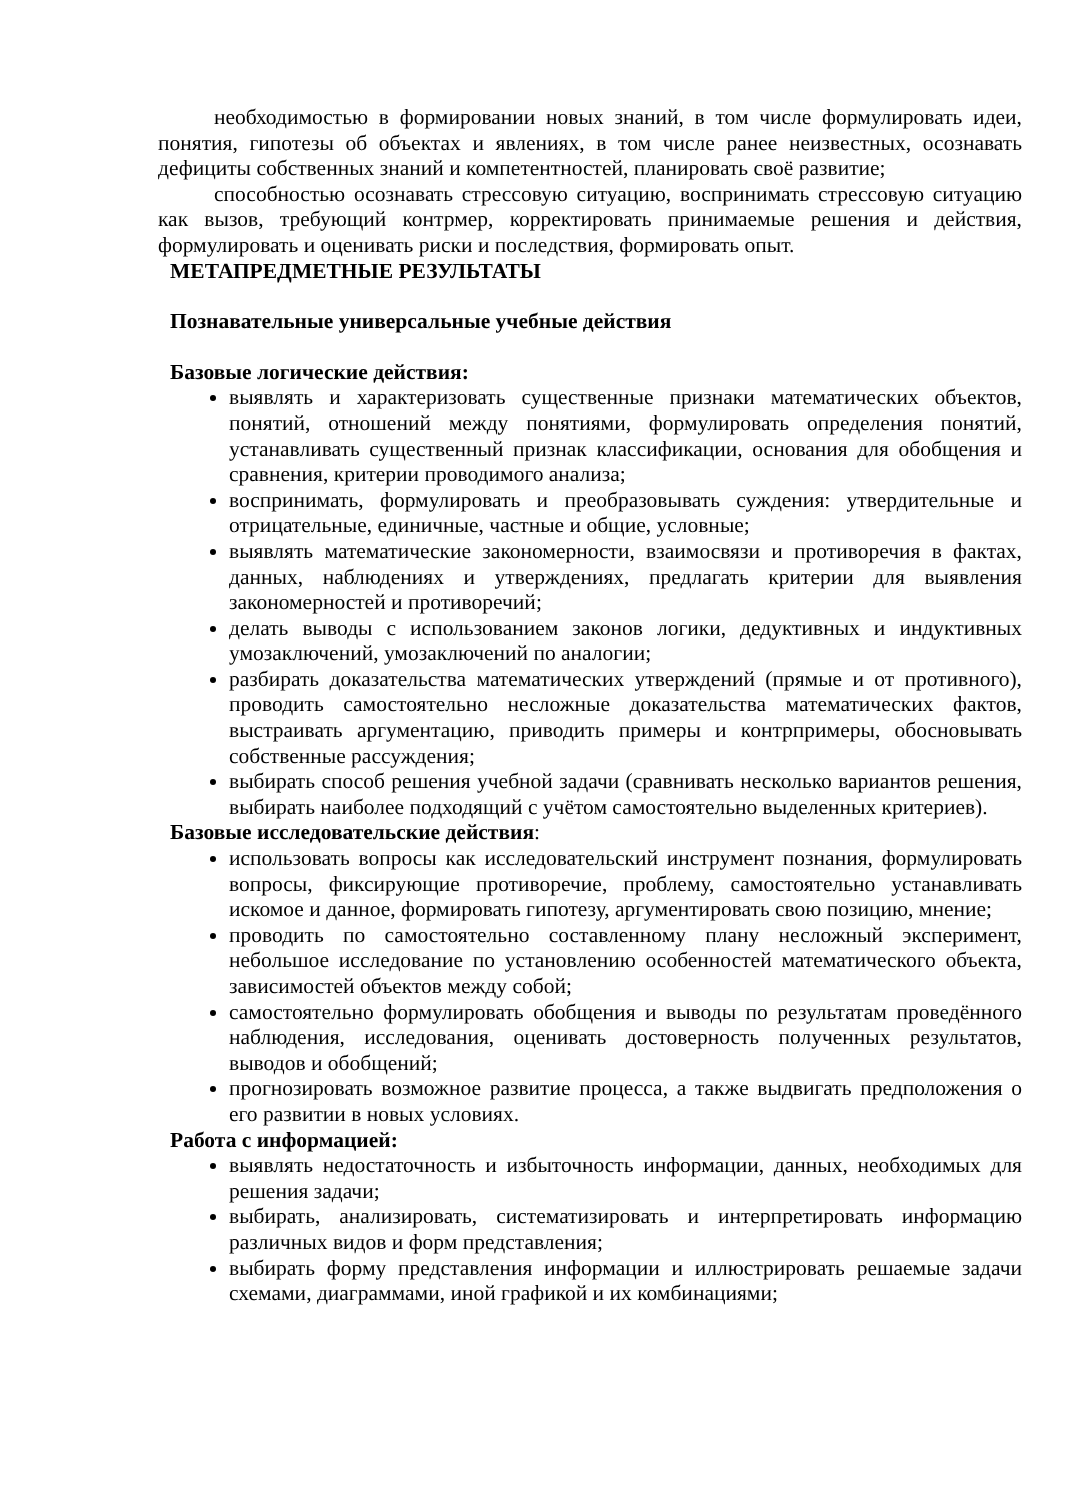необходимостью в формировании новых знаний, в том числе формулировать идеи, понятия, гипотезы об объектах и явлениях, в том числе ранее неизвестных, осознавать дефициты собственных знаний и компетентностей, планировать своё развитие;
способностью осознавать стрессовую ситуацию, воспринимать стрессовую ситуацию как вызов, требующий контрмер, корректировать принимаемые решения и действия, формулировать и оценивать риски и последствия, формировать опыт.
МЕТАПРЕДМЕТНЫЕ РЕЗУЛЬТАТЫ
Познавательные универсальные учебные действия
Базовые логические действия:
выявлять и характеризовать существенные признаки математических объектов, понятий, отношений между понятиями, формулировать определения понятий, устанавливать существенный признак классификации, основания для обобщения и сравнения, критерии проводимого анализа;
воспринимать, формулировать и преобразовывать суждения: утвердительные и отрицательные, единичные, частные и общие, условные;
выявлять математические закономерности, взаимосвязи и противоречия в фактах, данных, наблюдениях и утверждениях, предлагать критерии для выявления закономерностей и противоречий;
делать выводы с использованием законов логики, дедуктивных и индуктивных умозаключений, умозаключений по аналогии;
разбирать доказательства математических утверждений (прямые и от противного), проводить самостоятельно несложные доказательства математических фактов, выстраивать аргументацию, приводить примеры и контрпримеры, обосновывать собственные рассуждения;
выбирать способ решения учебной задачи (сравнивать несколько вариантов решения, выбирать наиболее подходящий с учётом самостоятельно выделенных критериев).
Базовые исследовательские действия:
использовать вопросы как исследовательский инструмент познания, формулировать вопросы, фиксирующие противоречие, проблему, самостоятельно устанавливать искомое и данное, формировать гипотезу, аргументировать свою позицию, мнение;
проводить по самостоятельно составленному плану несложный эксперимент, небольшое исследование по установлению особенностей математического объекта, зависимостей объектов между собой;
самостоятельно формулировать обобщения и выводы по результатам проведённого наблюдения, исследования, оценивать достоверность полученных результатов, выводов и обобщений;
прогнозировать возможное развитие процесса, а также выдвигать предположения о его развитии в новых условиях.
Работа с информацией:
выявлять недостаточность и избыточность информации, данных, необходимых для решения задачи;
выбирать, анализировать, систематизировать и интерпретировать информацию различных видов и форм представления;
выбирать форму представления информации и иллюстрировать решаемые задачи схемами, диаграммами, иной графикой и их комбинациями;